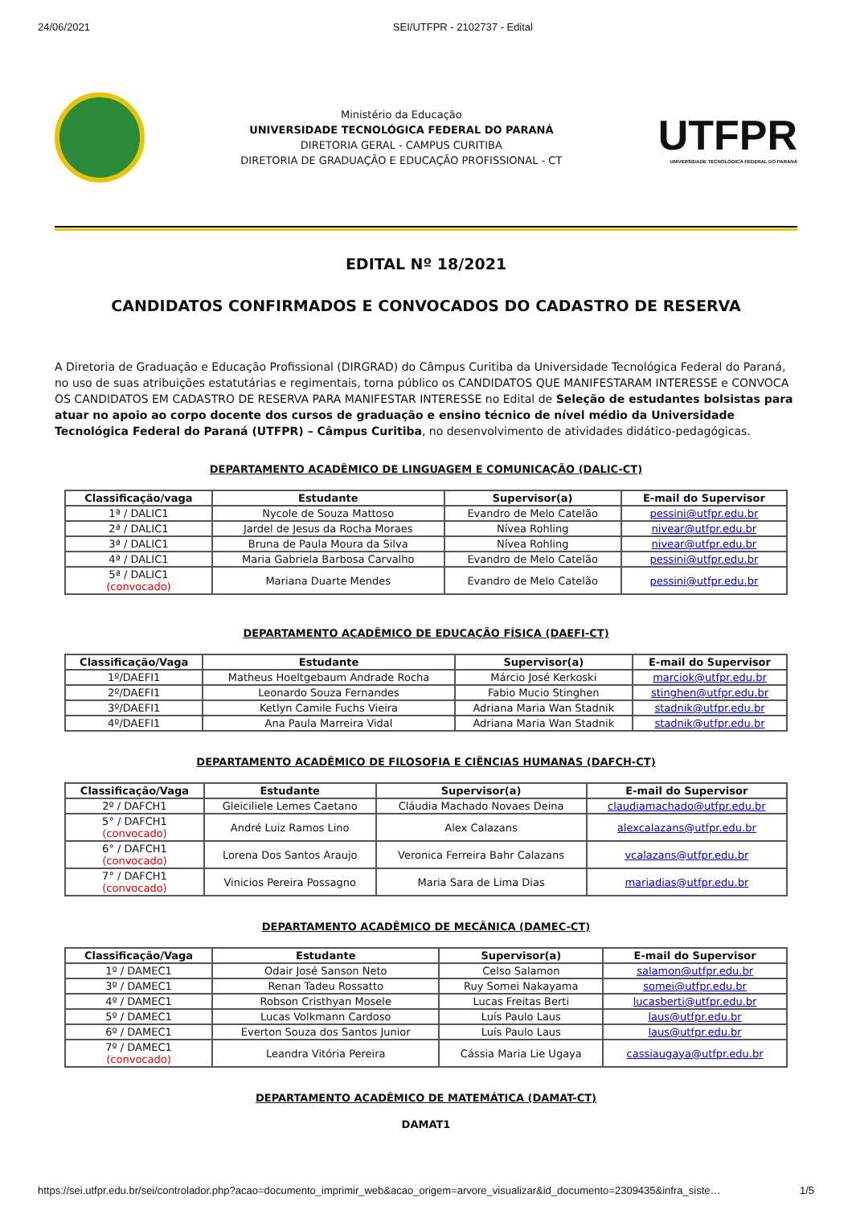24/06/2021 SEI/UTFPR - 2102737 - Edital
Ministério da Educação
UNIVERSIDADE TECNOLÓGICA FEDERAL DO PARANÁ
DIRETORIA GERAL - CAMPUS CURITIBA
DIRETORIA DE GRADUAÇÃO E EDUCAÇÃO PROFISSIONAL - CT
UTFPR
UNIVERSIDADE TECNOLÓGICA FEDERAL DO PARANÁ
EDITAL Nº 18/2021
CANDIDATOS CONFIRMADOS E CONVOCADOS DO CADASTRO DE RESERVA
A Diretoria de Graduação e Educação Profissional (DIRGRAD) do Câmpus Curitiba da Universidade Tecnológica Federal do Paraná, no uso de suas atribuições estatutárias e regimentais, torna público os CANDIDATOS QUE MANIFESTARAM INTERESSE e CONVOCA OS CANDIDATOS EM CADASTRO DE RESERVA PARA MANIFESTAR INTERESSE no Edital de Seleção de estudantes bolsistas para atuar no apoio ao corpo docente dos cursos de graduação e ensino técnico de nível médio da Universidade Tecnológica Federal do Paraná (UTFPR) – Câmpus Curitiba, no desenvolvimento de atividades didático-pedagógicas.
DEPARTAMENTO ACADÊMICO DE LINGUAGEM E COMUNICAÇÃO (DALIC-CT)
| Classificação/vaga | Estudante | Supervisor(a) | E-mail do Supervisor |
| --- | --- | --- | --- |
| 1ª / DALIC1 | Nycole de Souza Mattoso | Evandro de Melo Catelão | pessini@utfpr.edu.br |
| 2ª / DALIC1 | Jardel de Jesus da Rocha Moraes | Nívea Rohling | nivear@utfpr.edu.br |
| 3ª / DALIC1 | Bruna de Paula Moura da Silva | Nívea Rohling | nivear@utfpr.edu.br |
| 4ª / DALIC1 | Maria Gabriela Barbosa Carvalho | Evandro de Melo Catelão | pessini@utfpr.edu.br |
| 5ª / DALIC1 (convocado) | Mariana Duarte Mendes | Evandro de Melo Catelão | pessini@utfpr.edu.br |
DEPARTAMENTO ACADÊMICO DE EDUCAÇÃO FÍSICA (DAEFI-CT)
| Classificação/Vaga | Estudante | Supervisor(a) | E-mail do Supervisor |
| --- | --- | --- | --- |
| 1º/DAEFI1 | Matheus Hoeltgebaum Andrade Rocha | Márcio José Kerkoski | marciok@utfpr.edu.br |
| 2º/DAEFI1 | Leonardo Souza Fernandes | Fabio Mucio Stinghen | stinghen@utfpr.edu.br |
| 3º/DAEFI1 | Ketlyn Camile Fuchs Vieira | Adriana Maria Wan Stadnik | stadnik@utfpr.edu.br |
| 4º/DAEFI1 | Ana Paula Marreira Vidal | Adriana Maria Wan Stadnik | stadnik@utfpr.edu.br |
DEPARTAMENTO ACADÊMICO DE FILOSOFIA E CIÊNCIAS HUMANAS (DAFCH-CT)
| Classificação/Vaga | Estudante | Supervisor(a) | E-mail do Supervisor |
| --- | --- | --- | --- |
| 2º / DAFCH1 | Gleiciliele Lemes Caetano | Cláudia Machado Novaes Deina | claudiamachado@utfpr.edu.br |
| 5° / DAFCH1 (convocado) | André Luiz Ramos Lino | Alex Calazans | alexcalazans@utfpr.edu.br |
| 6° / DAFCH1 (convocado) | Lorena Dos Santos Araujo | Veronica Ferreira Bahr Calazans | vcalazans@utfpr.edu.br |
| 7° / DAFCH1 (convocado) | Vinicios Pereira Possagno | Maria Sara de Lima Dias | mariadias@utfpr.edu.br |
DEPARTAMENTO ACADÊMICO DE MECÂNICA (DAMEC-CT)
| Classificação/Vaga | Estudante | Supervisor(a) | E-mail do Supervisor |
| --- | --- | --- | --- |
| 1º / DAMEC1 | Odair José Sanson Neto | Celso Salamon | salamon@utfpr.edu.br |
| 3º / DAMEC1 | Renan Tadeu Rossatto | Ruy Somei Nakayama | somei@utfpr.edu.br |
| 4º / DAMEC1 | Robson Cristhyan Mosele | Lucas Freitas Berti | lucasberti@utfpr.edu.br |
| 5º / DAMEC1 | Lucas Volkmann Cardoso | Luís Paulo Laus | laus@utfpr.edu.br |
| 6º / DAMEC1 | Everton Souza dos Santos Junior | Luís Paulo Laus | laus@utfpr.edu.br |
| 7º / DAMEC1 (convocado) | Leandra Vitória Pereira | Cássia Maria Lie Ugaya | cassiaugaya@utfpr.edu.br |
DEPARTAMENTO ACADÊMICO DE MATEMÁTICA (DAMAT-CT)
DAMAT1
https://sei.utfpr.edu.br/sei/controlador.php?acao=documento_imprimir_web&acao_origem=arvore_visualizar&id_documento=2309435&infra_siste… 1/5